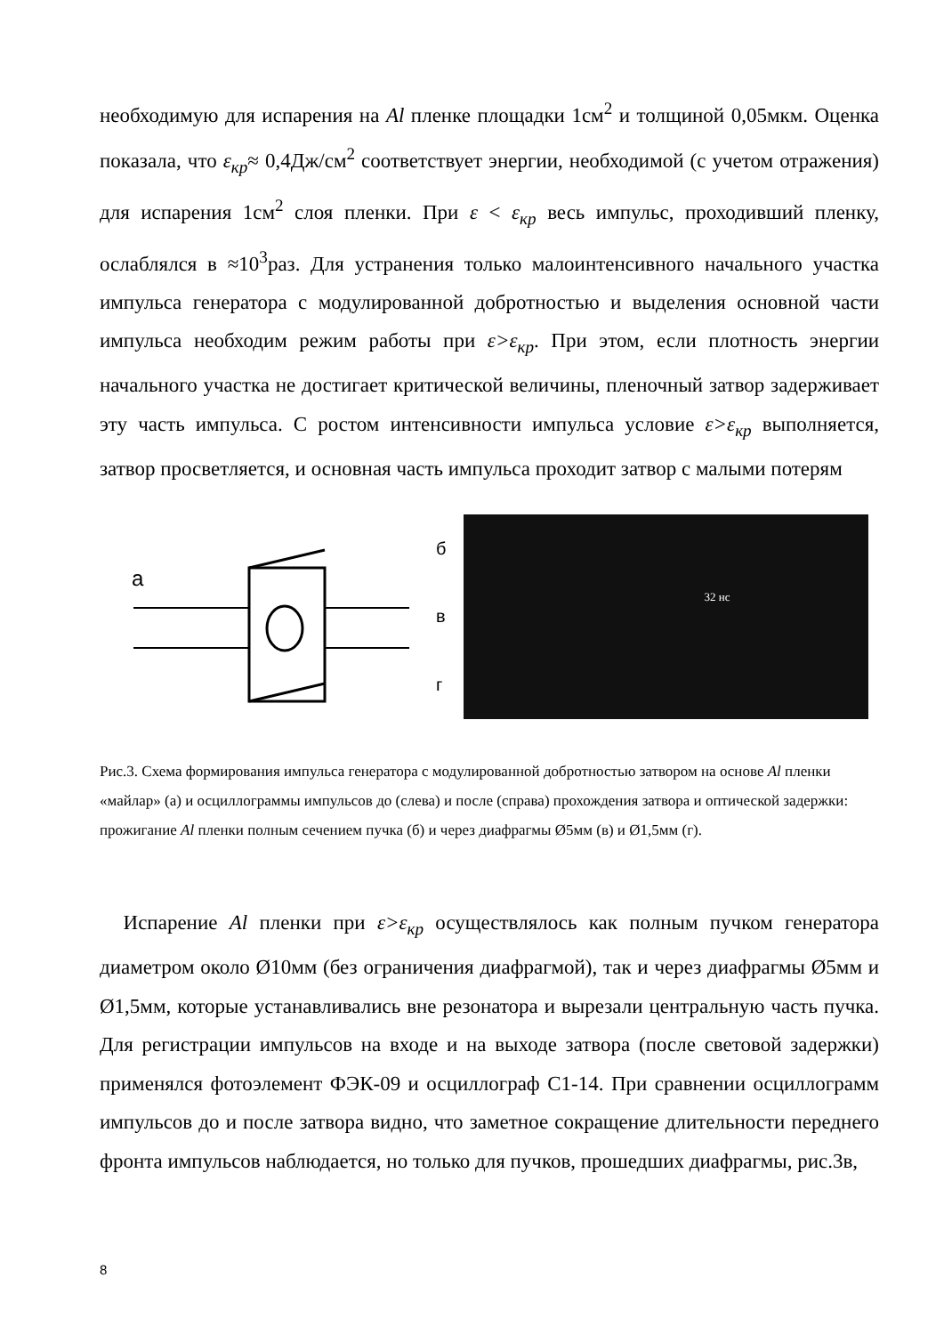необходимую для испарения на Al пленке площадки 1см<sup>2</sup> и толщиной 0,05мкм. Оценка показала, что ε<sub>кр</sub>≈ 0,4Дж/см<sup>2</sup> соответствует энергии, необходимой (с учетом отражения) для испарения 1см<sup>2</sup> слоя пленки. При ε < ε<sub>кр</sub> весь импульс, проходивший пленку, ослаблялся в ≈10<sup>3</sup>раз. Для устранения только малоинтенсивного начального участка импульса генератора с модулированной добротностью и выделения основной части импульса необходим режим работы при ε>ε<sub>кр</sub>. При этом, если плотность энергии начального участка не достигает критической величины, пленочный затвор задерживает эту часть импульса. С ростом интенсивности импульса условие ε>ε<sub>кр</sub> выполняется, затвор просветляется, и основная часть импульса проходит затвор с малыми потерям
а
б
в
г
32 нс
Рис.3. Схема формирования импульса генератора с модулированной добротностью затвором на основе Al пленки «майлар» (а) и осциллограммы импульсов до (слева) и после (справа) прохождения затвора и оптической задержки: прожигание Al пленки полным сечением пучка (б) и через диафрагмы Ø5мм (в) и Ø1,5мм (г).
Испарение Al пленки при ε>ε<sub>кр</sub> осуществлялось как полным пучком генератора диаметром около Ø10мм (без ограничения диафрагмой), так и через диафрагмы Ø5мм и Ø1,5мм, которые устанавливались вне резонатора и вырезали центральную часть пучка. Для регистрации импульсов на входе и на выходе затвора (после световой задержки) применялся фотоэлемент ФЭК-09 и осциллограф С1-14. При сравнении осциллограмм импульсов до и после затвора видно, что заметное сокращение длительности переднего фронта импульсов наблюдается, но только для пучков, прошедших диафрагмы, рис.3в,
8